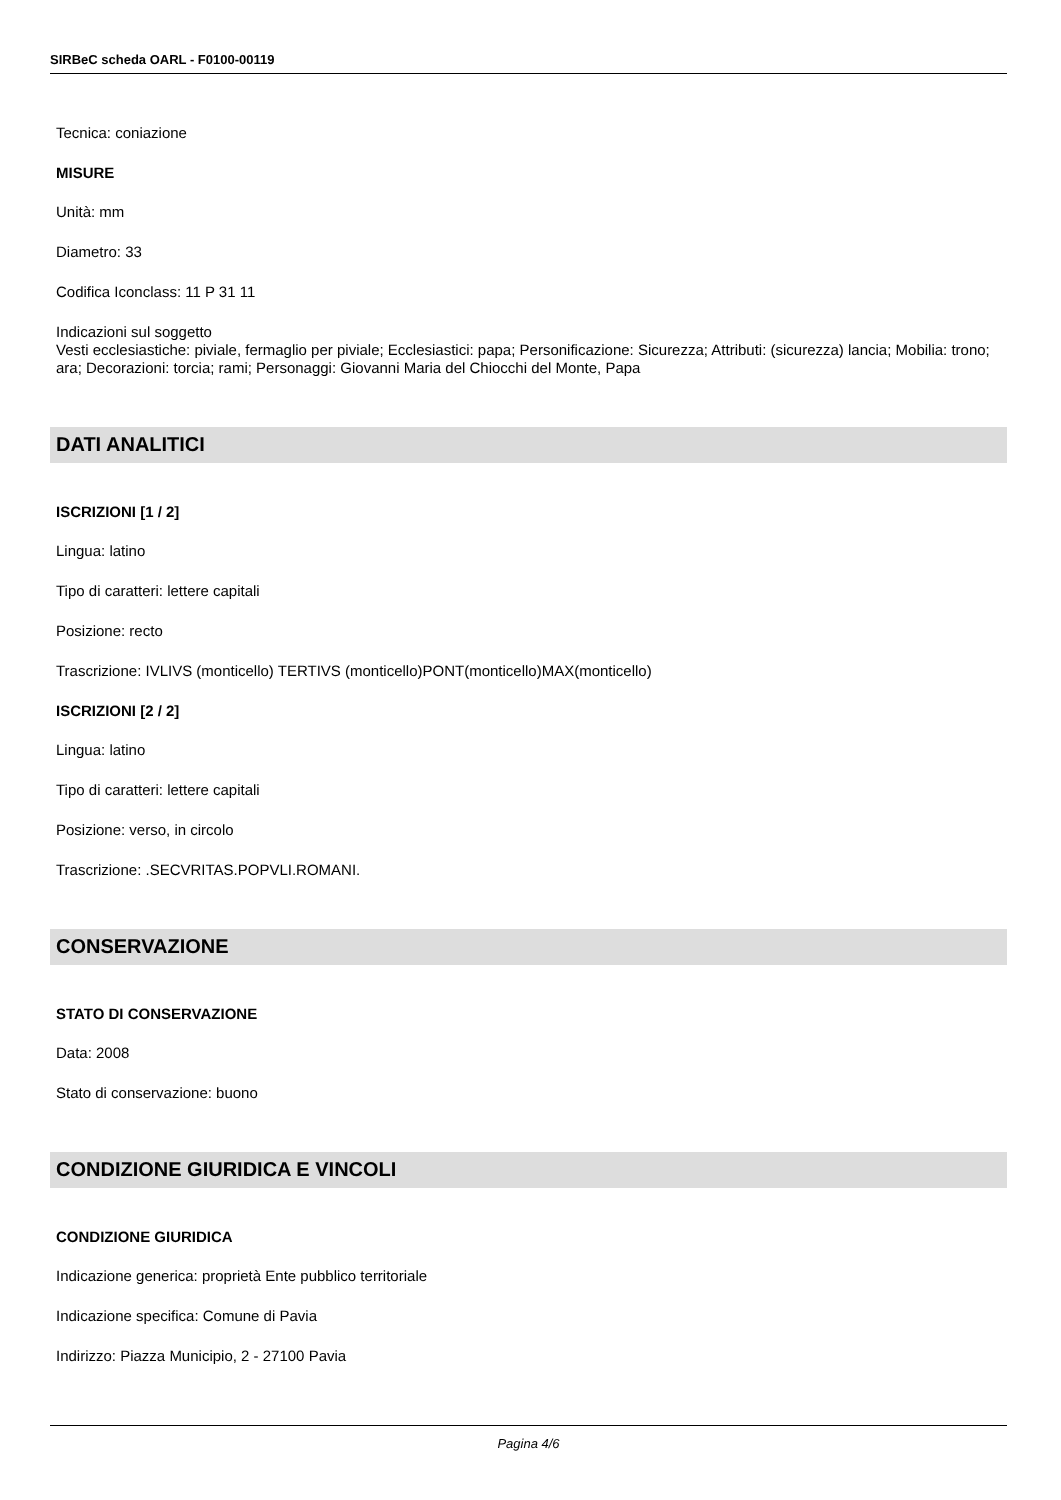SIRBeC scheda OARL - F0100-00119
Tecnica: coniazione
MISURE
Unità: mm
Diametro: 33
Codifica Iconclass: 11 P 31 11
Indicazioni sul soggetto
Vesti ecclesiastiche: piviale, fermaglio per piviale; Ecclesiastici: papa; Personificazione: Sicurezza; Attributi: (sicurezza) lancia; Mobilia: trono; ara; Decorazioni: torcia; rami; Personaggi: Giovanni Maria del Chiocchi del Monte, Papa
DATI ANALITICI
ISCRIZIONI [1 / 2]
Lingua: latino
Tipo di caratteri: lettere capitali
Posizione: recto
Trascrizione: IVLIVS (monticello) TERTIVS (monticello)PONT(monticello)MAX(monticello)
ISCRIZIONI [2 / 2]
Lingua: latino
Tipo di caratteri: lettere capitali
Posizione: verso, in circolo
Trascrizione: .SECVRITAS.POPVLI.ROMANI.
CONSERVAZIONE
STATO DI CONSERVAZIONE
Data: 2008
Stato di conservazione: buono
CONDIZIONE GIURIDICA E VINCOLI
CONDIZIONE GIURIDICA
Indicazione generica: proprietà Ente pubblico territoriale
Indicazione specifica: Comune di Pavia
Indirizzo: Piazza Municipio, 2 - 27100 Pavia
Pagina 4/6